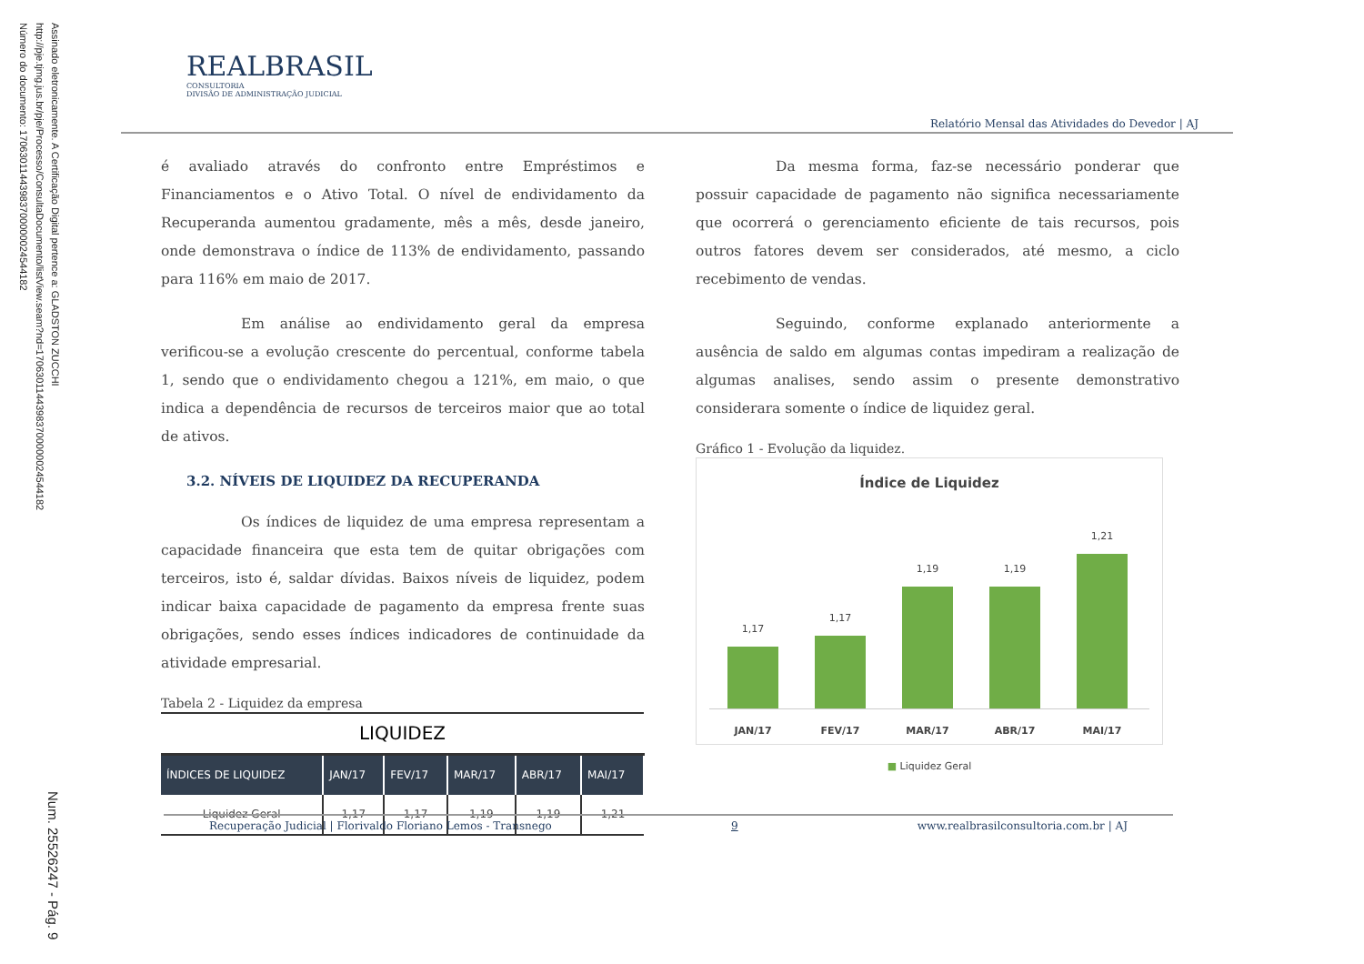Assinado eletronicamente. A Certificação Digital pertence a: GLADSTON ZUCCHI
http://pje.tjmg.jus.br/pje/Processo/ConsultaDocumento/listView.seam?nd=17063011443983700000024544182
Número do documento: 17063011443983700000024544182
Num. 25526247 - Pág. 9
REALBRASIL
CONSULTORIA
DIVISÃO DE ADMINISTRAÇÃO JUDICIAL
Relatório Mensal das Atividades do Devedor | AJ
é avaliado através do confronto entre Empréstimos e Financiamentos e o Ativo Total. O nível de endividamento da Recuperanda aumentou gradamente, mês a mês, desde janeiro, onde demonstrava o índice de 113% de endividamento, passando para 116% em maio de 2017.
Em análise ao endividamento geral da empresa verificou-se a evolução crescente do percentual, conforme tabela 1, sendo que o endividamento chegou a 121%, em maio, o que indica a dependência de recursos de terceiros maior que ao total de ativos.
3.2. NÍVEIS DE LIQUIDEZ DA RECUPERANDA
Os índices de liquidez de uma empresa representam a capacidade financeira que esta tem de quitar obrigações com terceiros, isto é, saldar dívidas. Baixos níveis de liquidez, podem indicar baixa capacidade de pagamento da empresa frente suas obrigações, sendo esses índices indicadores de continuidade da atividade empresarial.
Tabela 2 - Liquidez da empresa
| LIQUIDEZ | | | | | |
| ÍNDICES DE LIQUIDEZ | JAN/17 | FEV/17 | MAR/17 | ABR/17 | MAI/17 |
| Liquidez Geral | 1,17 | 1,17 | 1,19 | 1,19 | 1,21 |
Da mesma forma, faz-se necessário ponderar que possuir capacidade de pagamento não significa necessariamente que ocorrerá o gerenciamento eficiente de tais recursos, pois outros fatores devem ser considerados, até mesmo, a ciclo recebimento de vendas.
Seguindo, conforme explanado anteriormente a ausência de saldo em algumas contas impediram a realização de algumas analises, sendo assim o presente demonstrativo considerara somente o índice de liquidez geral.
Gráfico 1 - Evolução da liquidez.
Índice de Liquidez
1,17
1,17
1,19
1,19
1,21
JAN/17 FEV/17 MAR/17 ABR/17 MAI/17
■ Liquidez Geral
Recuperação Judicial | Florivaldo Floriano Lemos - Transnego 9 www.realbrasilconsultoria.com.br | AJ